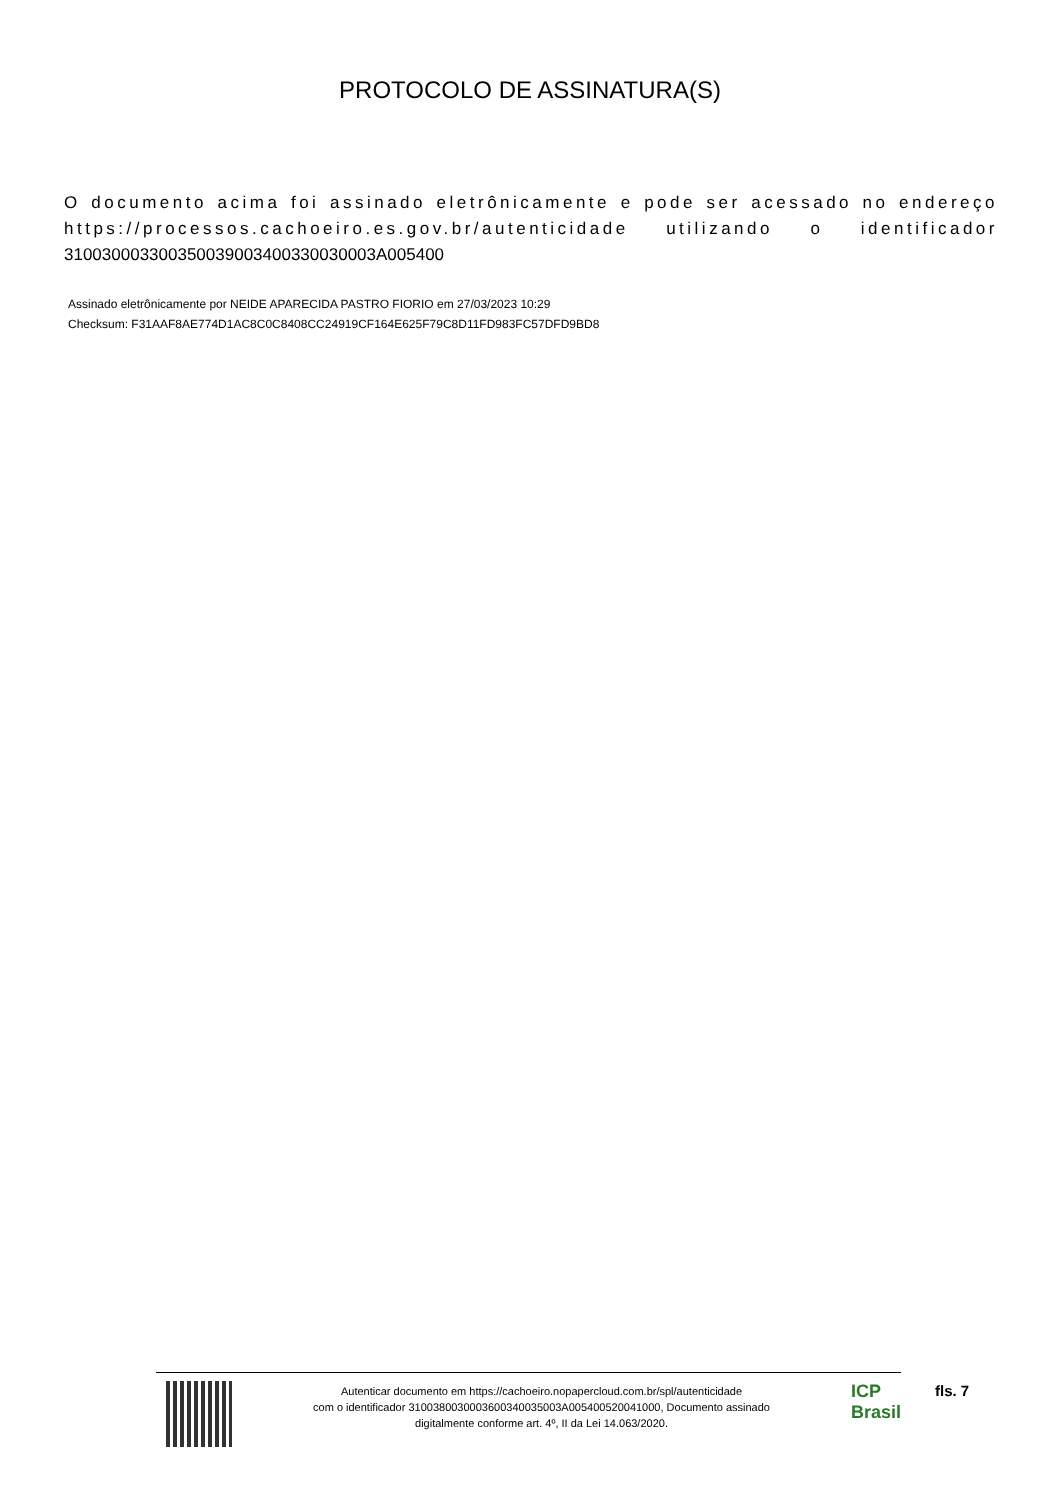PROTOCOLO DE ASSINATURA(S)
O documento acima foi assinado eletrônicamente e pode ser acessado no endereço https://processos.cachoeiro.es.gov.br/autenticidade utilizando o identificador 310030003300350039003400330030003A005400
Assinado eletrônicamente por NEIDE APARECIDA PASTRO FIORIO em 27/03/2023 10:29
Checksum: F31AAF8AE774D1AC8C0C8408CC24919CF164E625F79C8D11FD983FC57DFD9BD8
Autenticar documento em https://cachoeiro.nopapercloud.com.br/spl/autenticidade
com o identificador 3100380030003600340035003A005400520041000, Documento assinado
digitalmente conforme art. 4º, II da Lei 14.063/2020.
ICP
Brasil
fls. 7